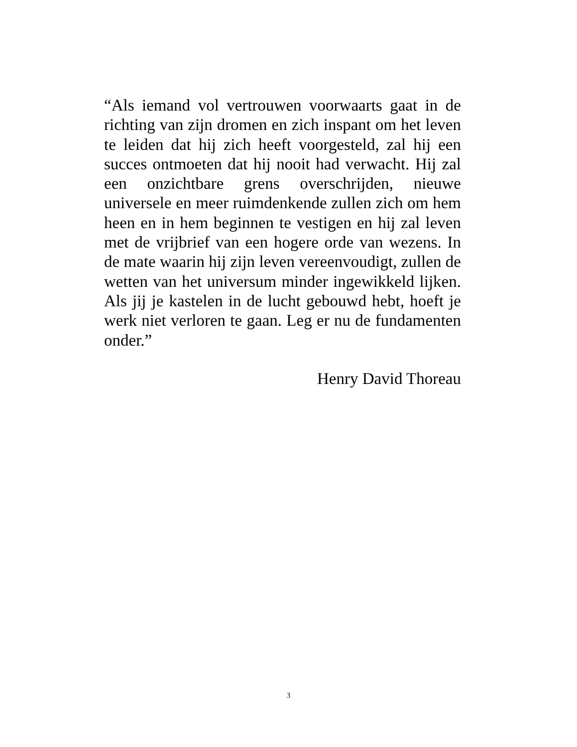“Als iemand vol vertrouwen voorwaarts gaat in de richting van zijn dromen en zich inspant om het leven te leiden dat hij zich heeft voorgesteld, zal hij een succes ontmoeten dat hij nooit had verwacht. Hij zal een onzichtbare grens overschrijden, nieuwe universele en meer ruimdenkende zullen zich om hem heen en in hem beginnen te vestigen en hij zal leven met de vrijbrief van een hogere orde van wezens. In de mate waarin hij zijn leven vereenvoudigt, zullen de wetten van het universum minder ingewikkeld lijken. Als jij je kastelen in de lucht gebouwd hebt, hoeft je werk niet verloren te gaan. Leg er nu de fundamenten onder.”
Henry David Thoreau
3